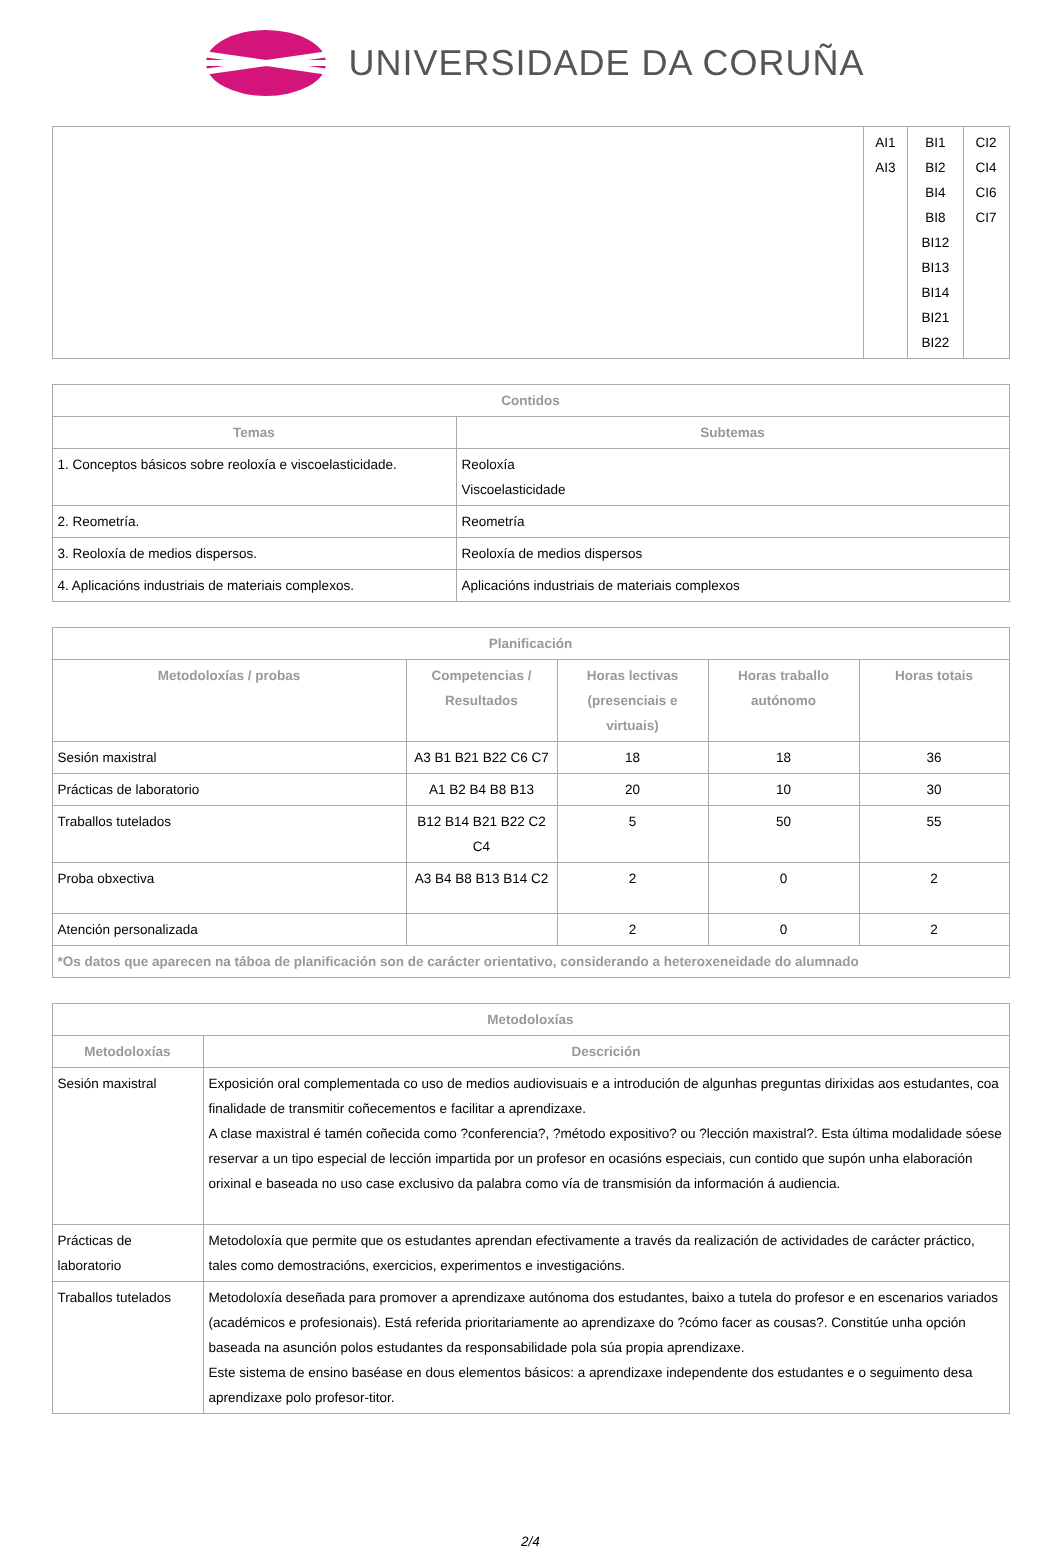UNIVERSIDADE DA CORUÑA
| | AI1 AI3 | BI1 BI2 BI4 BI8 BI12 BI13 BI14 BI21 BI22 | CI2 CI4 CI6 CI7 |
| Contidos | |
| --- | --- |
| Temas | Subtemas |
| 1. Conceptos básicos sobre reoloxía e viscoelasticidade. | Reoloxía Viscoelasticidade |
| 2. Reometría. | Reometría |
| 3. Reoloxía de medios dispersos. | Reoloxía de medios dispersos |
| 4. Aplicacións industriais de materiais complexos. | Aplicacións industriais de materiais complexos |
| Planificación | | | | |
| --- | --- | --- | --- | --- |
| Metodoloxías / probas | Competencias / Resultados | Horas lectivas (presenciais e virtuais) | Horas traballo autónomo | Horas totais |
| Sesión maxistral | A3 B1 B21 B22 C6 C7 | 18 | 18 | 36 |
| Prácticas de laboratorio | A1 B2 B4 B8 B13 | 20 | 10 | 30 |
| Traballos tutelados | B12 B14 B21 B22 C2 C4 | 5 | 50 | 55 |
| Proba obxectiva | A3 B4 B8 B13 B14 C2 | 2 | 0 | 2 |
| Atención personalizada | | 2 | 0 | 2 |
| *Os datos que aparecen na táboa de planificación son de carácter orientativo, considerando a heteroxeneidade do alumnado | | | | |
| Metodoloxías | |
| --- | --- |
| Metodoloxías | Descrición |
| Sesión maxistral | Exposición oral complementada co uso de medios audiovisuais e a introdución de algunhas preguntas dirixidas aos estudantes, coa finalidade de transmitir coñecementos e facilitar a aprendizaxe. A clase maxistral é tamén coñecida como ?conferencia?, ?método expositivo? ou ?lección maxistral?. Esta última modalidade sóese reservar a un tipo especial de lección impartida por un profesor en ocasións especiais, cun contido que supón unha elaboración orixinal e baseada no uso case exclusivo da palabra como vía de transmisión da información á audiencia. |
| Prácticas de laboratorio | Metodoloxía que permite que os estudantes aprendan efectivamente a través da realización de actividades de carácter práctico, tales como demostracións, exercicios, experimentos e investigacións. |
| Traballos tutelados | Metodoloxía deseñada para promover a aprendizaxe autónoma dos estudantes, baixo a tutela do profesor e en escenarios variados (académicos e profesionais). Está referida prioritariamente ao aprendizaxe do ?cómo facer as cousas?. Constitúe unha opción baseada na asunción polos estudantes da responsabilidade pola súa propia aprendizaxe. Este sistema de ensino baséase en dous elementos básicos: a aprendizaxe independente dos estudantes e o seguimento desa aprendizaxe polo profesor-titor. |
2/4